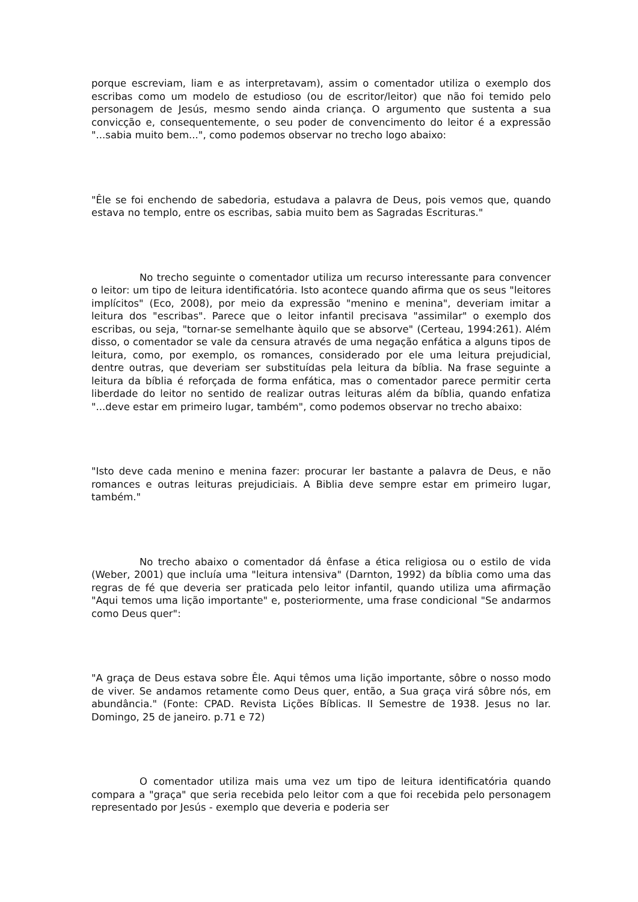porque escreviam, liam e as interpretavam), assim o comentador utiliza o exemplo dos escribas como um modelo de estudioso (ou de escritor/leitor) que não foi temido pelo personagem de Jesús, mesmo sendo ainda criança. O argumento que sustenta a sua convicção e, consequentemente, o seu poder de convencimento do leitor é a expressão "...sabia muito bem...", como podemos observar no trecho logo abaixo:
"Êle se foi enchendo de sabedoria, estudava a palavra de Deus, pois vemos que, quando estava no templo, entre os escribas, sabia muito bem as Sagradas Escrituras."
No trecho seguinte o comentador utiliza um recurso interessante para convencer o leitor: um tipo de leitura identificatória. Isto acontece quando afirma que os seus "leitores implícitos" (Eco, 2008), por meio da expressão "menino e menina", deveriam imitar a leitura dos "escribas". Parece que o leitor infantil precisava "assimilar" o exemplo dos escribas, ou seja, "tornar-se semelhante àquilo que se absorve" (Certeau, 1994:261). Além disso, o comentador se vale da censura através de uma negação enfática a alguns tipos de leitura, como, por exemplo, os romances, considerado por ele uma leitura prejudicial, dentre outras, que deveriam ser substituídas pela leitura da bíblia. Na frase seguinte a leitura da bíblia é reforçada de forma enfática, mas o comentador parece permitir certa liberdade do leitor no sentido de realizar outras leituras além da bíblia, quando enfatiza "...deve estar em primeiro lugar, também", como podemos observar no trecho abaixo:
"Isto deve cada menino e menina fazer: procurar ler bastante a palavra de Deus, e não romances e outras leituras prejudiciais. A Biblia deve sempre estar em primeiro lugar, também."
No trecho abaixo o comentador dá ênfase a ética religiosa ou o estilo de vida (Weber, 2001) que incluía uma "leitura intensiva" (Darnton, 1992) da bíblia como uma das regras de fé que deveria ser praticada pelo leitor infantil, quando utiliza uma afirmação "Aqui temos uma lição importante" e, posteriormente, uma frase condicional "Se andarmos como Deus quer":
"A graça de Deus estava sobre Êle. Aqui têmos uma lição importante, sôbre o nosso modo de viver. Se andamos retamente como Deus quer, então, a Sua graça virá sôbre nós, em abundância." (Fonte: CPAD. Revista Lições Bíblicas. II Semestre de 1938. Jesus no lar. Domingo, 25 de janeiro. p.71 e 72)
O comentador utiliza mais uma vez um tipo de leitura identificatória quando compara a "graça" que seria recebida pelo leitor com a que foi recebida pelo personagem representado por Jesús - exemplo que deveria e poderia ser